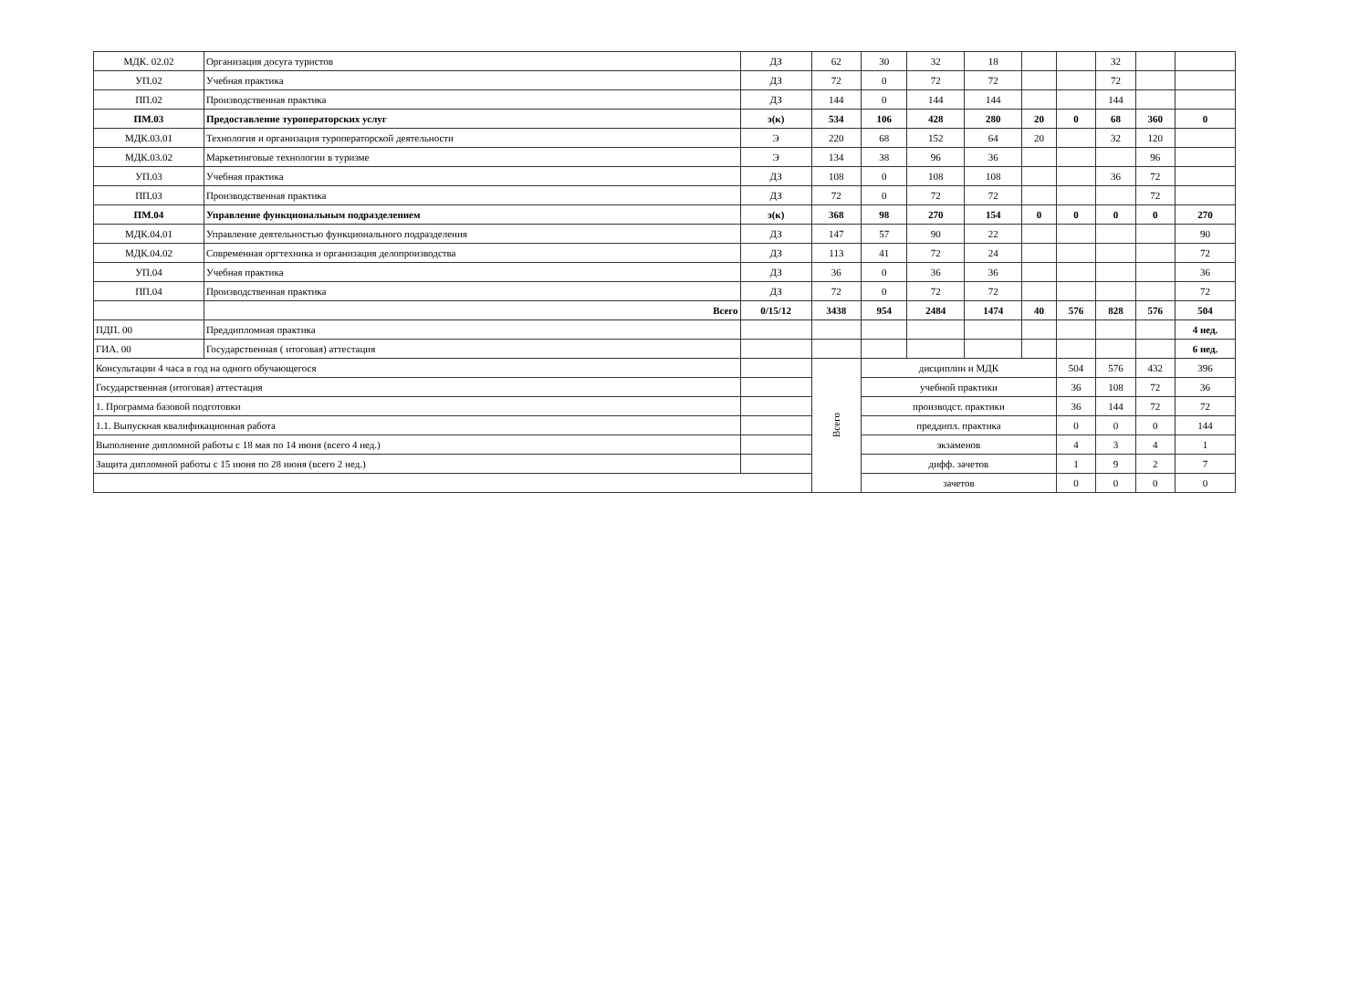| МДК. 02.02 | Организация досуга туристов | ДЗ | 62 | 30 | 32 | 18 | | | 32 | | |
| УП.02 | Учебная практика | ДЗ | 72 | 0 | 72 | 72 | | | 72 | | |
| ПП.02 | Производственная практика | ДЗ | 144 | 0 | 144 | 144 | | | 144 | | |
| ПМ.03 | Предоставление туроператорских услуг | э(к) | 534 | 106 | 428 | 280 | 20 | 0 | 68 | 360 | 0 |
| МДК.03.01 | Технология и организация туроператорской деятельности | Э | 220 | 68 | 152 | 64 | 20 | | 32 | 120 | |
| МДК.03.02 | Маркетинговые технологии в туризме | Э | 134 | 38 | 96 | 36 | | | | 96 | |
| УП.03 | Учебная практика | ДЗ | 108 | 0 | 108 | 108 | | | 36 | 72 | |
| ПП.03 | Производственная практика | ДЗ | 72 | 0 | 72 | 72 | | | | 72 | |
| ПМ.04 | Управление функциональным подразделением | э(к) | 368 | 98 | 270 | 154 | 0 | 0 | 0 | 0 | 270 |
| МДК.04.01 | Управление деятельностью функционального подразделения | ДЗ | 147 | 57 | 90 | 22 | | | | | 90 |
| МДК.04.02 | Современная оргтехника и организация делопроизводства | ДЗ | 113 | 41 | 72 | 24 | | | | | 72 |
| УП.04 | Учебная практика | ДЗ | 36 | 0 | 36 | 36 | | | | | 36 |
| ПП.04 | Производственная практика | ДЗ | 72 | 0 | 72 | 72 | | | | | 72 |
| | Всего | 0/15/12 | 3438 | 954 | 2484 | 1474 | 40 | 576 | 828 | 576 | 504 |
| ПДП. 00 | Преддипломная практика | | | | | | | | | | 4 нед. |
| ГИА. 00 | Государственная ( итоговая) аттестация | | | | | | | | | | 6 нед. |
| Консультации 4 часа в год на одного обучающегося | | | Всего | дисциплин и МДК | | | | 504 | 576 | 432 | 396 |
| Государственная (итоговая) аттестация | | | | учебной практики | | | | 36 | 108 | 72 | 36 |
| 1. Программа базовой подготовки | | | | производст. практики | | | | 36 | 144 | 72 | 72 |
| 1.1. Выпускная квалификационная работа | | | | преддипл. практика | | | | 0 | 0 | 0 | 144 |
| Выполнение дипломной работы с 18 мая по 14 июня (всего 4 нед.) | | | | экзаменов | | | | 4 | 3 | 4 | 1 |
| Защита дипломной работы с 15 июня по 28 июня (всего 2 нед.) | | | | дифф. зачетов | | | | 1 | 9 | 2 | 7 |
| | | | | зачетов | | | | 0 | 0 | 0 | 0 |